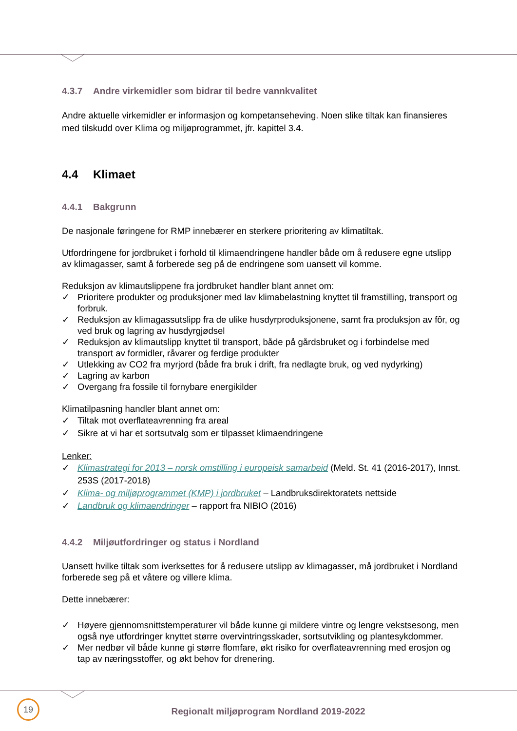4.3.7 Andre virkemidler som bidrar til bedre vannkvalitet
Andre aktuelle virkemidler er informasjon og kompetanseheving. Noen slike tiltak kan finansieres med tilskudd over Klima og miljøprogrammet, jfr. kapittel 3.4.
4.4 Klimaet
4.4.1 Bakgrunn
De nasjonale føringene for RMP innebærer en sterkere prioritering av klimatiltak.
Utfordringene for jordbruket i forhold til klimaendringene handler både om å redusere egne utslipp av klimagasser, samt å forberede seg på de endringene som uansett vil komme.
Reduksjon av klimautslippene fra jordbruket handler blant annet om:
✓ Prioritere produkter og produksjoner med lav klimabelastning knyttet til framstilling, transport og forbruk.
✓ Reduksjon av klimagassutslipp fra de ulike husdyrproduksjonene, samt fra produksjon av fôr, og ved bruk og lagring av husdyrgjødsel
✓ Reduksjon av klimautslipp knyttet til transport, både på gårdsbruket og i forbindelse med transport av formidler, råvarer og ferdige produkter
✓ Utlekking av CO2 fra myrjord (både fra bruk i drift, fra nedlagte bruk, og ved nydyrking)
✓ Lagring av karbon
✓ Overgang fra fossile til fornybare energikilder
Klimatilpasning handler blant annet om:
✓ Tiltak mot overflateavrenning fra areal
✓ Sikre at vi har et sortsutvalg som er tilpasset klimaendringene
Lenker:
✓ Klimastrategi for 2013 – norsk omstilling i europeisk samarbeid (Meld. St. 41 (2016-2017), Innst. 253S (2017-2018)
✓ Klima- og miljøprogrammet (KMP) i jordbruket – Landbruksdirektoratets nettside
✓ Landbruk og klimaendringer – rapport fra NIBIO (2016)
4.4.2 Miljøutfordringer og status i Nordland
Uansett hvilke tiltak som iverksettes for å redusere utslipp av klimagasser, må jordbruket i Nordland forberede seg på et våtere og villere klima.
Dette innebærer:
✓ Høyere gjennomsnittstemperaturer vil både kunne gi mildere vintre og lengre vekstsesong, men også nye utfordringer knyttet større overvintringsskader, sortsutvikling og plantesykdommer.
✓ Mer nedbør vil både kunne gi større flomfare, økt risiko for overflateavrenning med erosjon og tap av næringsstoffer, og økt behov for drenering.
19
Regionalt miljøprogram Nordland 2019-2022